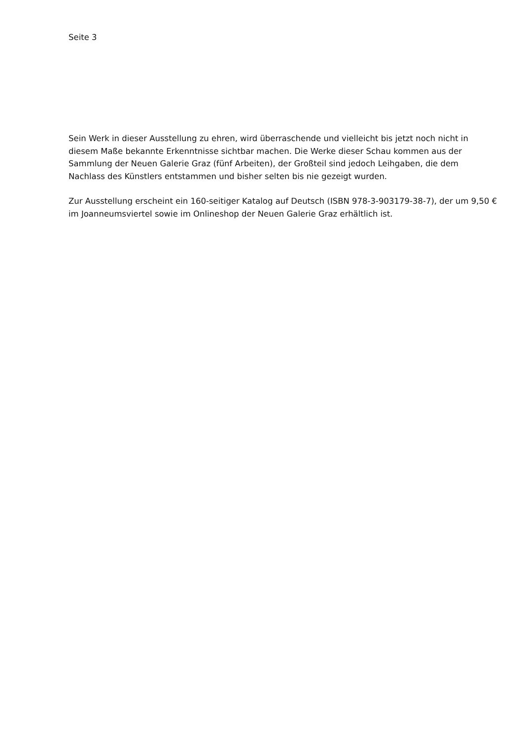Seite 3
Sein Werk in dieser Ausstellung zu ehren, wird überraschende und vielleicht bis jetzt noch nicht in diesem Maße bekannte Erkenntnisse sichtbar machen. Die Werke dieser Schau kommen aus der Sammlung der Neuen Galerie Graz (fünf Arbeiten), der Großteil sind jedoch Leihgaben, die dem Nachlass des Künstlers entstammen und bisher selten bis nie gezeigt wurden.
Zur Ausstellung erscheint ein 160-seitiger Katalog auf Deutsch (ISBN 978-3-903179-38-7), der um 9,50 € im Joanneumsviertel sowie im Onlineshop der Neuen Galerie Graz erhältlich ist.